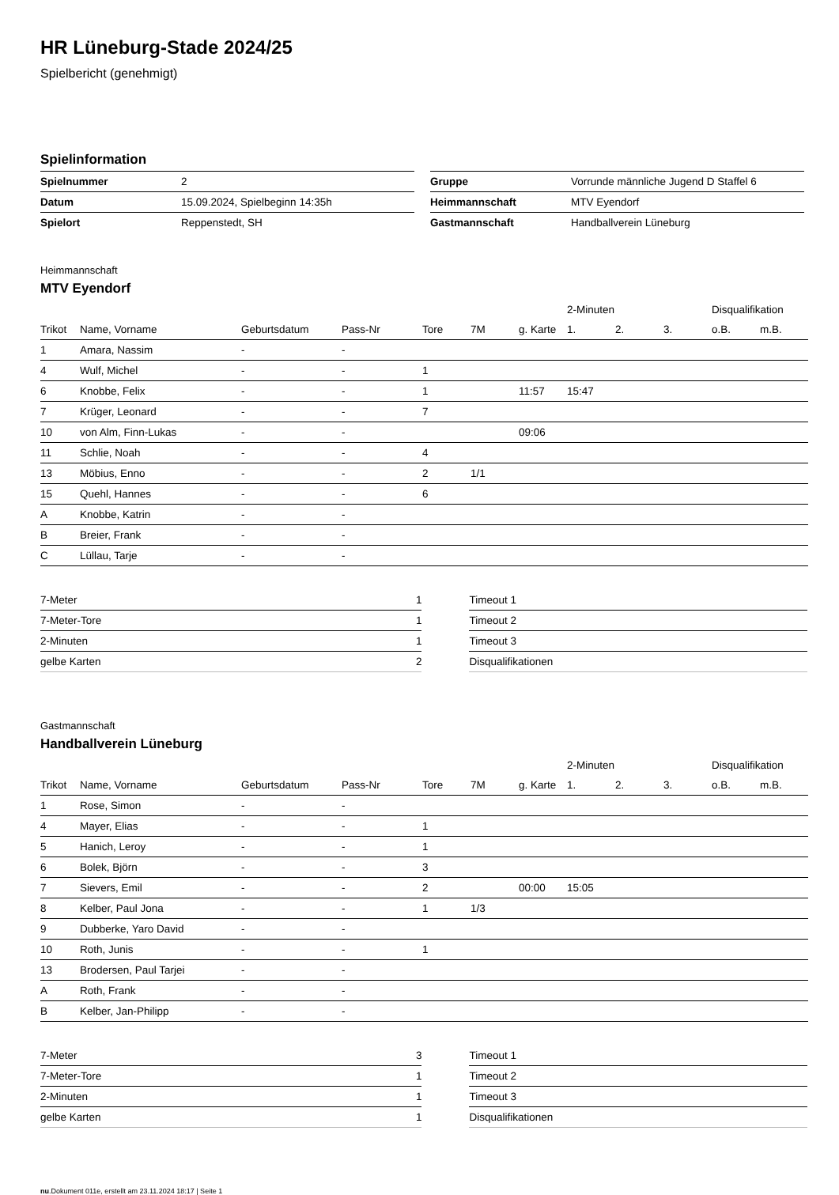HR Lüneburg-Stade 2024/25
Spielbericht (genehmigt)
Spielinformation
| Spielnummer | 2 |
| Datum | 15.09.2024, Spielbeginn 14:35h |
| Spielort | Reppenstedt, SH |
| Gruppe | Vorrunde männliche Jugend D Staffel 6 |
| Heimmannschaft | MTV Eyendorf |
| Gastmannschaft | Handballverein Lüneburg |
Heimmannschaft
MTV Eyendorf
| | | | | | | | 2-Minuten | | | Disqualifikation | |
| --- | --- | --- | --- | --- | --- | --- | --- | --- | --- | --- | --- |
| Trikot | Name, Vorname | Geburtsdatum | Pass-Nr | Tore | 7M | g. Karte | 1. | 2. | 3. | o.B. | m.B. |
| 1 | Amara, Nassim | - | - | | | | | | | | |
| 4 | Wulf, Michel | - | - | 1 | | | | | | | |
| 6 | Knobbe, Felix | - | - | 1 | | 11:57 | 15:47 | | | | |
| 7 | Krüger, Leonard | - | - | 7 | | | | | | | |
| 10 | von Alm, Finn-Lukas | - | - | | | 09:06 | | | | | |
| 11 | Schlie, Noah | - | - | 4 | | | | | | | |
| 13 | Möbius, Enno | - | - | 2 | 1/1 | | | | | | |
| 15 | Quehl, Hannes | - | - | 6 | | | | | | | |
| A | Knobbe, Katrin | - | - | | | | | | | | |
| B | Breier, Frank | - | - | | | | | | | | |
| C | Lüllau, Tarje | - | - | | | | | | | | |
| 7-Meter | 1 |
| 7-Meter-Tore | 1 |
| 2-Minuten | 1 |
| gelbe Karten | 2 |
| Timeout 1 |
| Timeout 2 |
| Timeout 3 |
| Disqualifikationen |
Gastmannschaft
Handballverein Lüneburg
| | | | | | | | 2-Minuten | | | Disqualifikation | |
| --- | --- | --- | --- | --- | --- | --- | --- | --- | --- | --- | --- |
| Trikot | Name, Vorname | Geburtsdatum | Pass-Nr | Tore | 7M | g. Karte | 1. | 2. | 3. | o.B. | m.B. |
| 1 | Rose, Simon | - | - | | | | | | | | |
| 4 | Mayer, Elias | - | - | 1 | | | | | | | |
| 5 | Hanich, Leroy | - | - | 1 | | | | | | | |
| 6 | Bolek, Björn | - | - | 3 | | | | | | | |
| 7 | Sievers, Emil | - | - | 2 | | 00:00 | 15:05 | | | | |
| 8 | Kelber, Paul Jona | - | - | 1 | 1/3 | | | | | | |
| 9 | Dubberke, Yaro David | - | - | | | | | | | | |
| 10 | Roth, Junis | - | - | 1 | | | | | | | |
| 13 | Brodersen, Paul Tarjei | - | - | | | | | | | | |
| A | Roth, Frank | - | - | | | | | | | | |
| B | Kelber, Jan-Philipp | - | - | | | | | | | | |
| 7-Meter | 3 |
| 7-Meter-Tore | 1 |
| 2-Minuten | 1 |
| gelbe Karten | 1 |
| Timeout 1 |
| Timeout 2 |
| Timeout 3 |
| Disqualifikationen |
nu.Dokument 011e, erstellt am 23.11.2024 18:17 | Seite 1